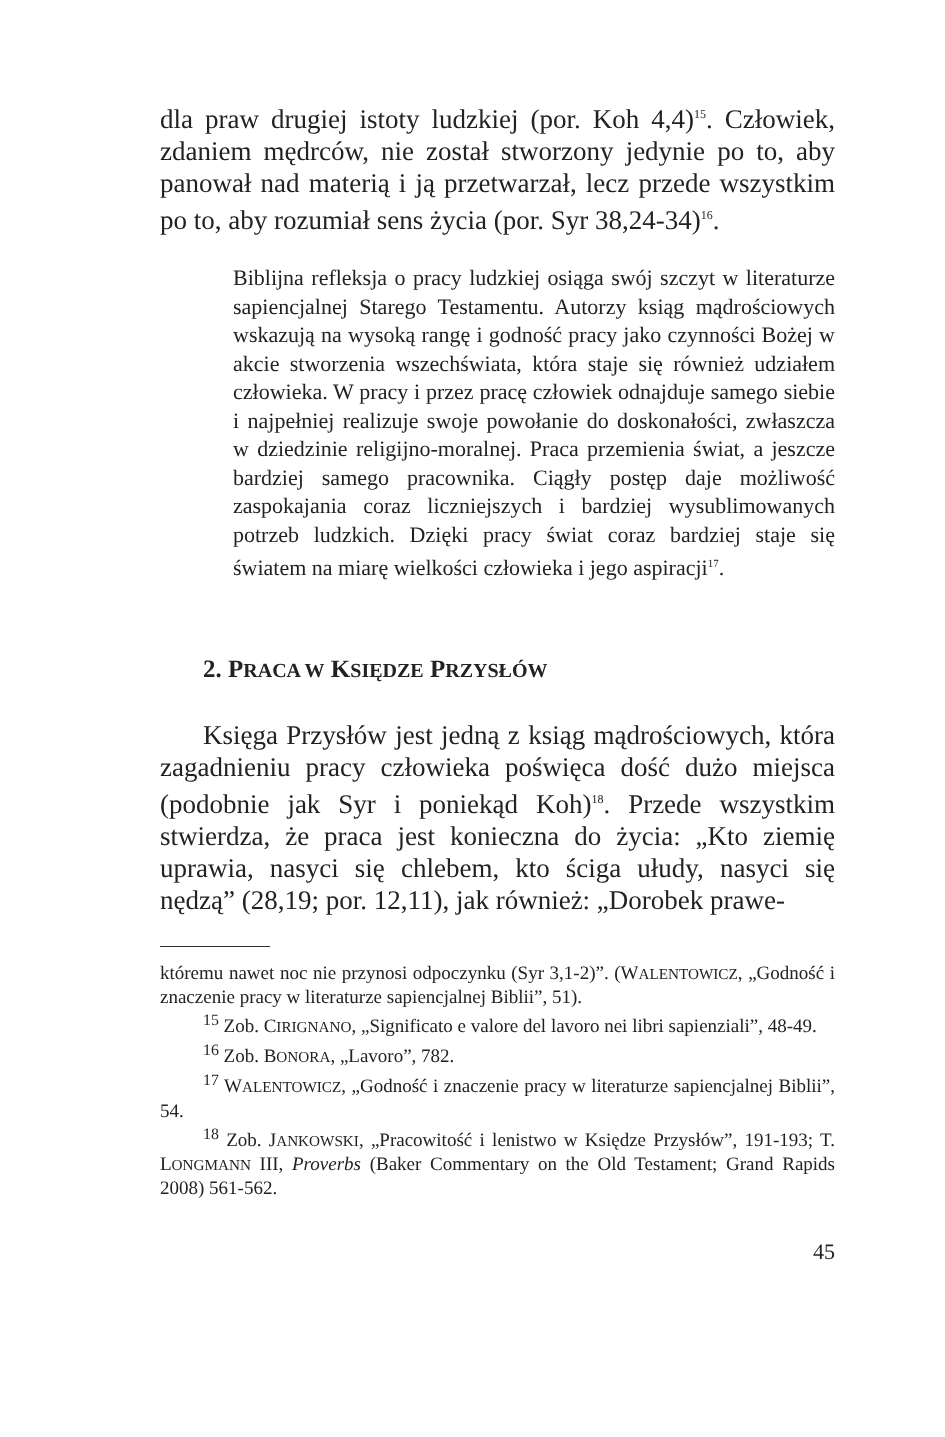dla praw drugiej istoty ludzkiej (por. Koh 4,4)<sup>15</sup>. Człowiek, zdaniem mędrców, nie został stworzony jedynie po to, aby panował nad materią i ją przetwarzał, lecz przede wszystkim po to, aby rozumiał sens życia (por. Syr 38,24-34)<sup>16</sup>.
Biblijna refleksja o pracy ludzkiej osiąga swój szczyt w literaturze sapiencjalnej Starego Testamentu. Autorzy ksiąg mądrościowych wskazują na wysoką rangę i godność pracy jako czynności Bożej w akcie stworzenia wszechświata, która staje się również udziałem człowieka. W pracy i przez pracę człowiek odnajduje samego siebie i najpełniej realizuje swoje powołanie do doskonałości, zwłaszcza w dziedzinie religijno-moralnej. Praca przemienia świat, a jeszcze bardziej samego pracownika. Ciągły postęp daje możliwość zaspokajania coraz liczniejszych i bardziej wysublimowanych potrzeb ludzkich. Dzięki pracy świat coraz bardziej staje się światem na miarę wielkości człowieka i jego aspiracji<sup>17</sup>.
2. PRACA W KSIĘDZE PRZYSŁÓW
Księga Przysłów jest jedną z ksiąg mądrościowych, która zagadnieniu pracy człowieka poświęca dość dużo miejsca (podobnie jak Syr i poniekąd Koh)<sup>18</sup>. Przede wszystkim stwierdza, że praca jest konieczna do życia: „Kto ziemię uprawia, nasyci się chlebem, kto ściga ułudy, nasyci się nędzą” (28,19; por. 12,11), jak również: „Dorobek prawe-
któremu nawet noc nie przynosi odpoczynku (Syr 3,1-2)”. (WALENTOWICZ, „Godność i znaczenie pracy w literaturze sapiencjalnej Biblii”, 51).
<sup>15</sup> Zob. CIRIGNANO, „Significato e valore del lavoro nei libri sapienziali”, 48-49.
<sup>16</sup> Zob. BONORA, „Lavoro”, 782.
<sup>17</sup> WALENTOWICZ, „Godność i znaczenie pracy w literaturze sapiencjalnej Biblii”, 54.
<sup>18</sup> Zob. JANKOWSKI, „Pracowitość i lenistwo w Księdze Przysłów”, 191-193; T. LONGMANN III, Proverbs (Baker Commentary on the Old Testament; Grand Rapids 2008) 561-562.
45